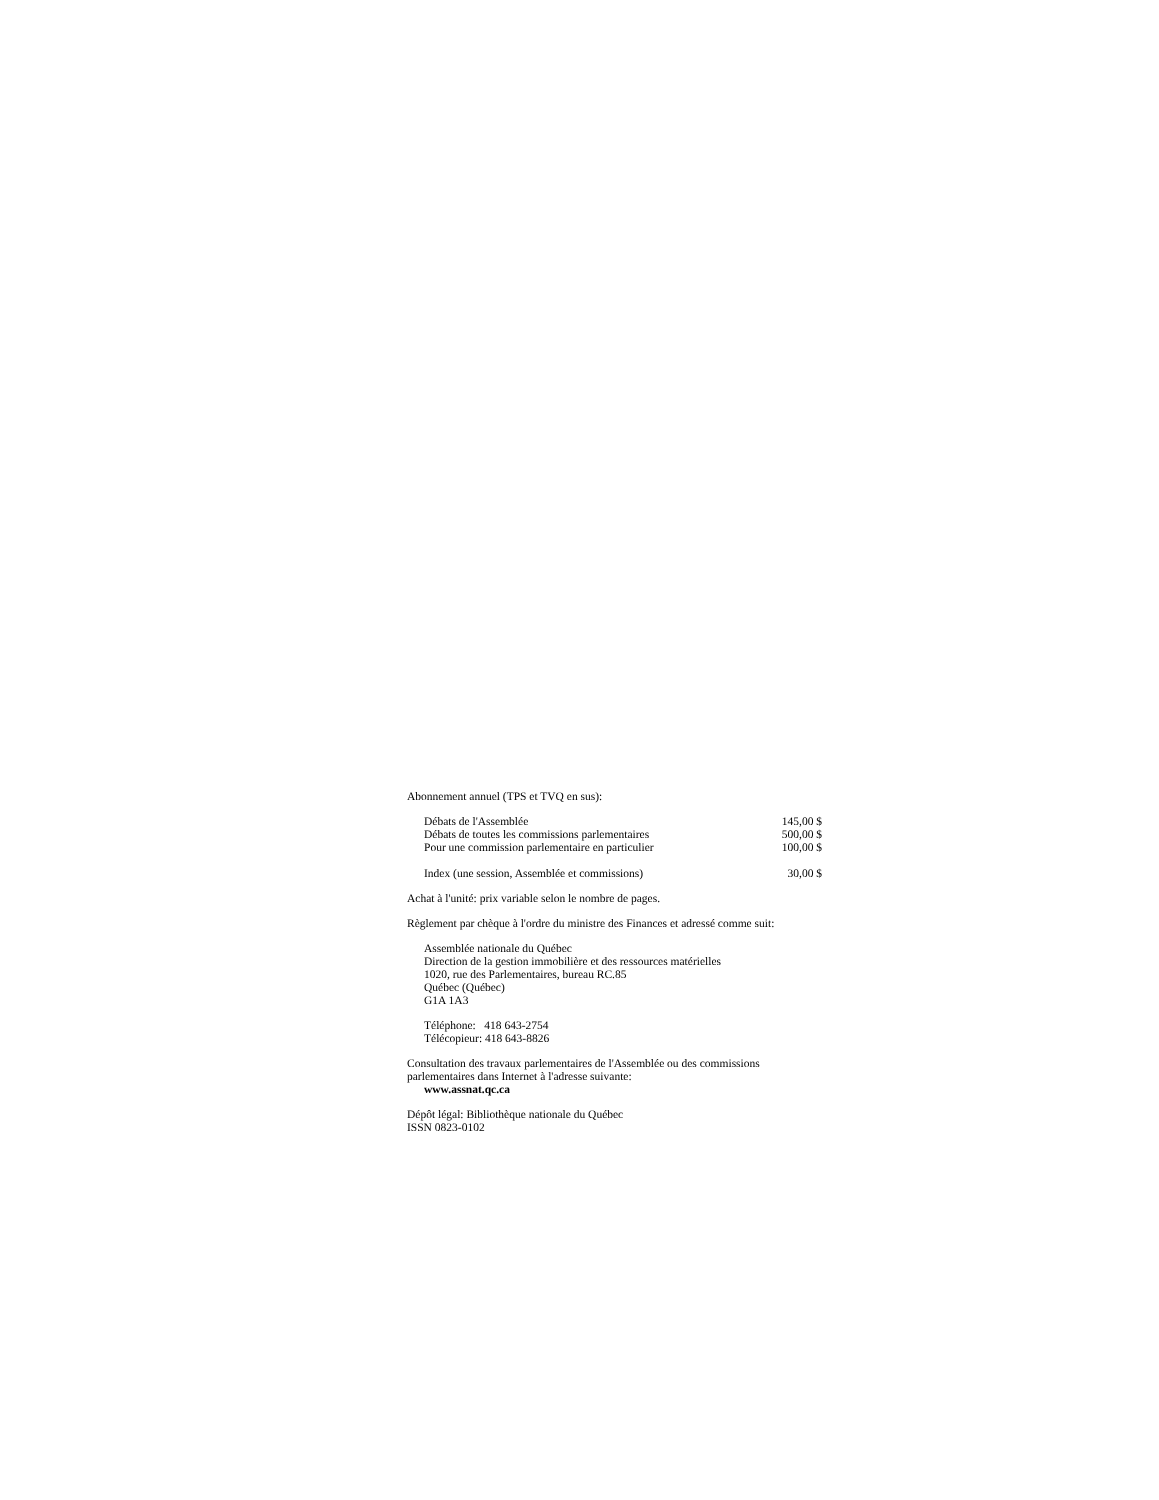Abonnement annuel (TPS et TVQ en sus):
| Débats de l'Assemblée | 145,00 $ |
| Débats de toutes les commissions parlementaires | 500,00 $ |
| Pour une commission parlementaire en particulier | 100,00 $ |
| Index (une session, Assemblée et commissions) | 30,00 $ |
Achat à l'unité: prix variable selon le nombre de pages.
Règlement par chèque à l'ordre du ministre des Finances et adressé comme suit:
Assemblée nationale du Québec
Direction de la gestion immobilière et des ressources matérielles
1020, rue des Parlementaires, bureau RC.85
Québec (Québec)
G1A 1A3
Téléphone: 418 643-2754
Télécopieur: 418 643-8826
Consultation des travaux parlementaires de l'Assemblée ou des commissions parlementaires dans Internet à l'adresse suivante:
www.assnat.qc.ca
Dépôt légal: Bibliothèque nationale du Québec
ISSN 0823-0102